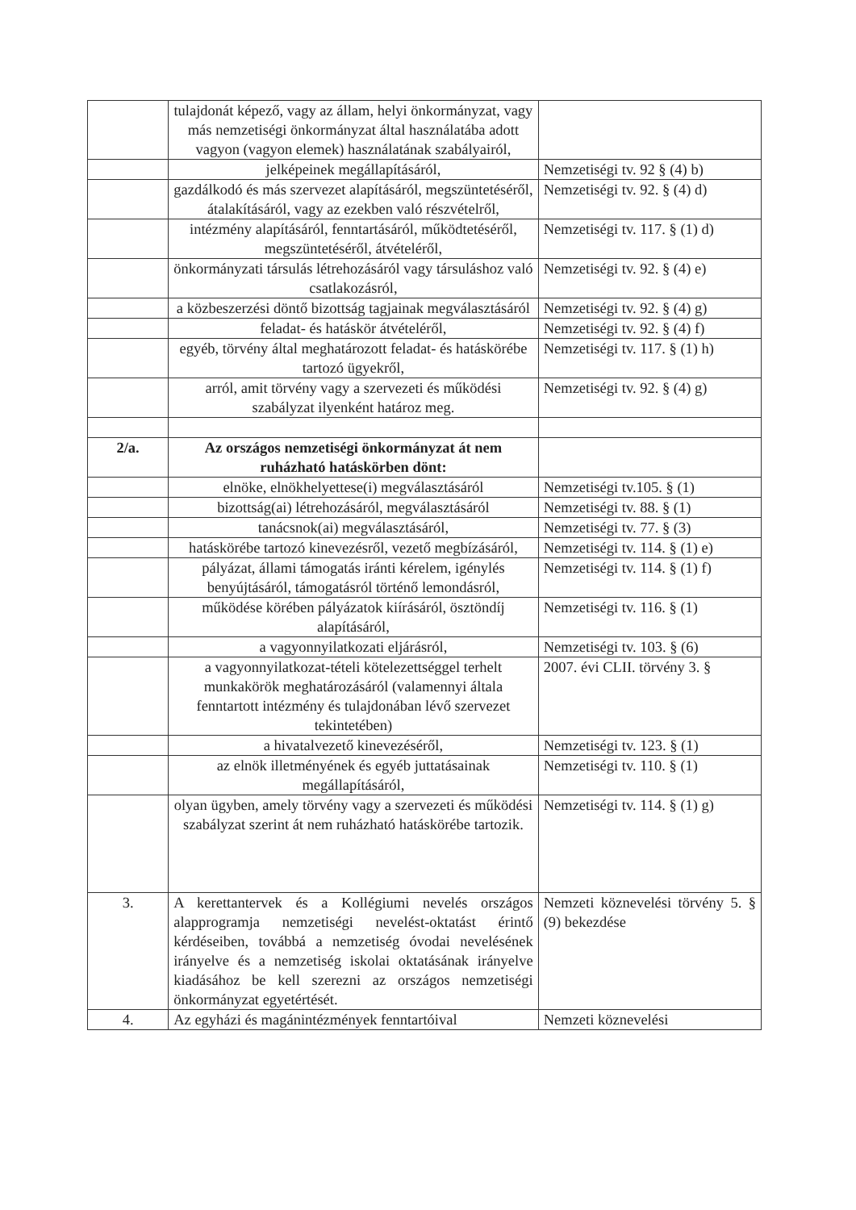| | tulajdonát képező, vagy az állam, helyi önkormányzat, vagy más nemzetiségi önkormányzat által használatába adott vagyon (vagyon elemek) használatának szabályairól, | |
| | jelképeinek megállapításáról, | Nemzetiségi tv. 92 § (4) b) |
| | gazdálkodó és más szervezet alapításáról, megszüntetéséről, átalakításáról, vagy az ezekben való részvételről, | Nemzetiségi tv. 92. § (4) d) |
| | intézmény alapításáról, fenntartásáról, működtetéséről, megszüntetéséről, átvételéről, | Nemzetiségi tv. 117. § (1) d) |
| | önkormányzati társulás létrehozásáról vagy társuláshoz való csatlakozásról, | Nemzetiségi tv. 92. § (4) e) |
| | a közbeszerzési döntő bizottság tagjainak megválasztásáról | Nemzetiségi tv. 92. § (4) g) |
| | feladat- és hatáskör átvételéről, | Nemzetiségi tv. 92. § (4) f) |
| | egyéb, törvény által meghatározott feladat- és hatáskörébe tartozó ügyekről, | Nemzetiségi tv. 117. § (1) h) |
| | arról, amit törvény vagy a szervezeti és működési szabályzat ilyenként határoz meg. | Nemzetiségi tv. 92. § (4) g) |
| 2/a. | Az országos nemzetiségi önkormányzat át nem ruházható hatáskörben dönt: | |
| | elnöke, elnökhelyettese(i) megválasztásáról | Nemzetiségi tv.105. § (1) |
| | bizottság(ai) létrehozásáról, megválasztásáról | Nemzetiségi tv. 88. § (1) |
| | tanácsnok(ai) megválasztásáról, | Nemzetiségi tv. 77. § (3) |
| | hatáskörébe tartozó kinevezésről, vezető megbízásáról, | Nemzetiségi tv. 114. § (1) e) |
| | pályázat, állami támogatás iránti kérelem, igénylés benyújtásáról, támogatásról történő lemondásról, | Nemzetiségi tv. 114. § (1) f) |
| | működése körében pályázatok kiírásáról, ösztöndíj alapításáról, | Nemzetiségi tv. 116. § (1) |
| | a vagyonnyilatkozati eljárásról, | Nemzetiségi tv. 103. § (6) |
| | a vagyonnyilatkozat-tételi kötelezettséggel terhelt munkakörök meghatározásáról (valamennyi általa fenntartott intézmény és tulajdonában lévő szervezet tekintetében) | 2007. évi CLII. törvény 3. § |
| | a hivatalvezető kinevezéséről, | Nemzetiségi tv. 123. § (1) |
| | az elnök illetményének és egyéb juttatásainak megállapításáról, | Nemzetiségi tv. 110. § (1) |
| | olyan ügyben, amely törvény vagy a szervezeti és működési szabályzat szerint át nem ruházható hatáskörébe tartozik. | Nemzetiségi tv. 114. § (1) g) |
| 3. | A kerettantervek és a Kollégiumi nevelés országos alapprogramja nemzetiségi nevelést-oktatást érintő kérdéseiben, továbbá a nemzetiség óvodai nevelésének irányelve és a nemzetiség iskolai oktatásának irányelve kiadásához be kell szerezni az országos nemzetiségi önkormányzat egyetértését. | Nemzeti köznevelési törvény 5. § (9) bekezdése |
| 4. | Az egyházi és magánintézmények fenntartóival | Nemzeti köznevelési |